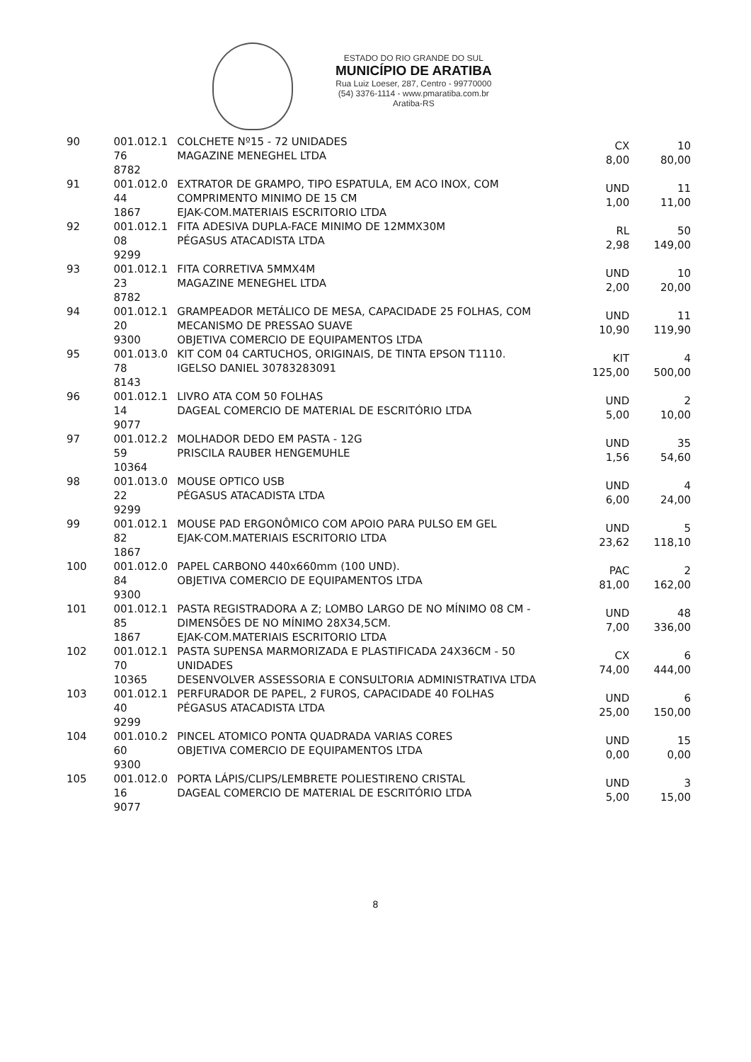ESTADO DO RIO GRANDE DO SUL
MUNICÍPIO DE ARATIBA
Rua Luiz Loeser, 287, Centro - 99770000
(54) 3376-1114 - www.pmaratiba.com.br
Aratiba-RS
| 90 | 001.012.1 76 8782 | COLCHETE Nº15 - 72 UNIDADES MAGAZINE MENEGHEL LTDA | CX 8,00 | 10 80,00 |
| 91 | 001.012.0 44 1867 | EXTRATOR DE GRAMPO, TIPO ESPATULA, EM ACO INOX, COM COMPRIMENTO MINIMO DE 15 CM EJAK-COM.MATERIAIS ESCRITORIO LTDA | UND 1,00 | 11 11,00 |
| 92 | 001.012.1 08 9299 | FITA ADESIVA DUPLA-FACE MINIMO DE 12MMX30M PÉGASUS ATACADISTA LTDA | RL 2,98 | 50 149,00 |
| 93 | 001.012.1 23 8782 | FITA CORRETIVA 5MMX4M MAGAZINE MENEGHEL LTDA | UND 2,00 | 10 20,00 |
| 94 | 001.012.1 20 9300 | GRAMPEADOR METÁLICO DE MESA, CAPACIDADE 25 FOLHAS, COM MECANISMO DE PRESSAO SUAVE OBJETIVA COMERCIO DE EQUIPAMENTOS LTDA | UND 10,90 | 11 119,90 |
| 95 | 001.013.0 78 8143 | KIT COM 04 CARTUCHOS, ORIGINAIS, DE TINTA EPSON T1110. IGELSO DANIEL 30783283091 | KIT 125,00 | 4 500,00 |
| 96 | 001.012.1 14 9077 | LIVRO ATA COM 50 FOLHAS DAGEAL COMERCIO DE MATERIAL DE ESCRITÓRIO LTDA | UND 5,00 | 2 10,00 |
| 97 | 001.012.2 59 10364 | MOLHADOR DEDO EM PASTA - 12G PRISCILA RAUBER HENGEMUHLE | UND 1,56 | 35 54,60 |
| 98 | 001.013.0 22 9299 | MOUSE OPTICO USB PÉGASUS ATACADISTA LTDA | UND 6,00 | 4 24,00 |
| 99 | 001.012.1 82 1867 | MOUSE PAD ERGONÔMICO COM APOIO PARA PULSO EM GEL EJAK-COM.MATERIAIS ESCRITORIO LTDA | UND 23,62 | 5 118,10 |
| 100 | 001.012.0 84 9300 | PAPEL CARBONO 440x660mm (100 UND). OBJETIVA COMERCIO DE EQUIPAMENTOS LTDA | PAC 81,00 | 2 162,00 |
| 101 | 001.012.1 85 1867 | PASTA REGISTRADORA A Z; LOMBO LARGO DE NO MÍNIMO 08 CM - DIMENSÕES DE NO MÍNIMO 28X34,5CM. EJAK-COM.MATERIAIS ESCRITORIO LTDA | UND 7,00 | 48 336,00 |
| 102 | 001.012.1 70 10365 | PASTA SUPENSA MARMORIZADA E PLASTIFICADA 24X36CM - 50 UNIDADES DESENVOLVER ASSESSORIA E CONSULTORIA ADMINISTRATIVA LTDA | CX 74,00 | 6 444,00 |
| 103 | 001.012.1 40 9299 | PERFURADOR DE PAPEL, 2 FUROS, CAPACIDADE 40 FOLHAS PÉGASUS ATACADISTA LTDA | UND 25,00 | 6 150,00 |
| 104 | 001.010.2 60 9300 | PINCEL ATOMICO PONTA QUADRADA VARIAS CORES OBJETIVA COMERCIO DE EQUIPAMENTOS LTDA | UND 0,00 | 15 0,00 |
| 105 | 001.012.0 16 9077 | PORTA LÁPIS/CLIPS/LEMBRETE POLIESTIRENO CRISTAL DAGEAL COMERCIO DE MATERIAL DE ESCRITÓRIO LTDA | UND 5,00 | 3 15,00 |
8